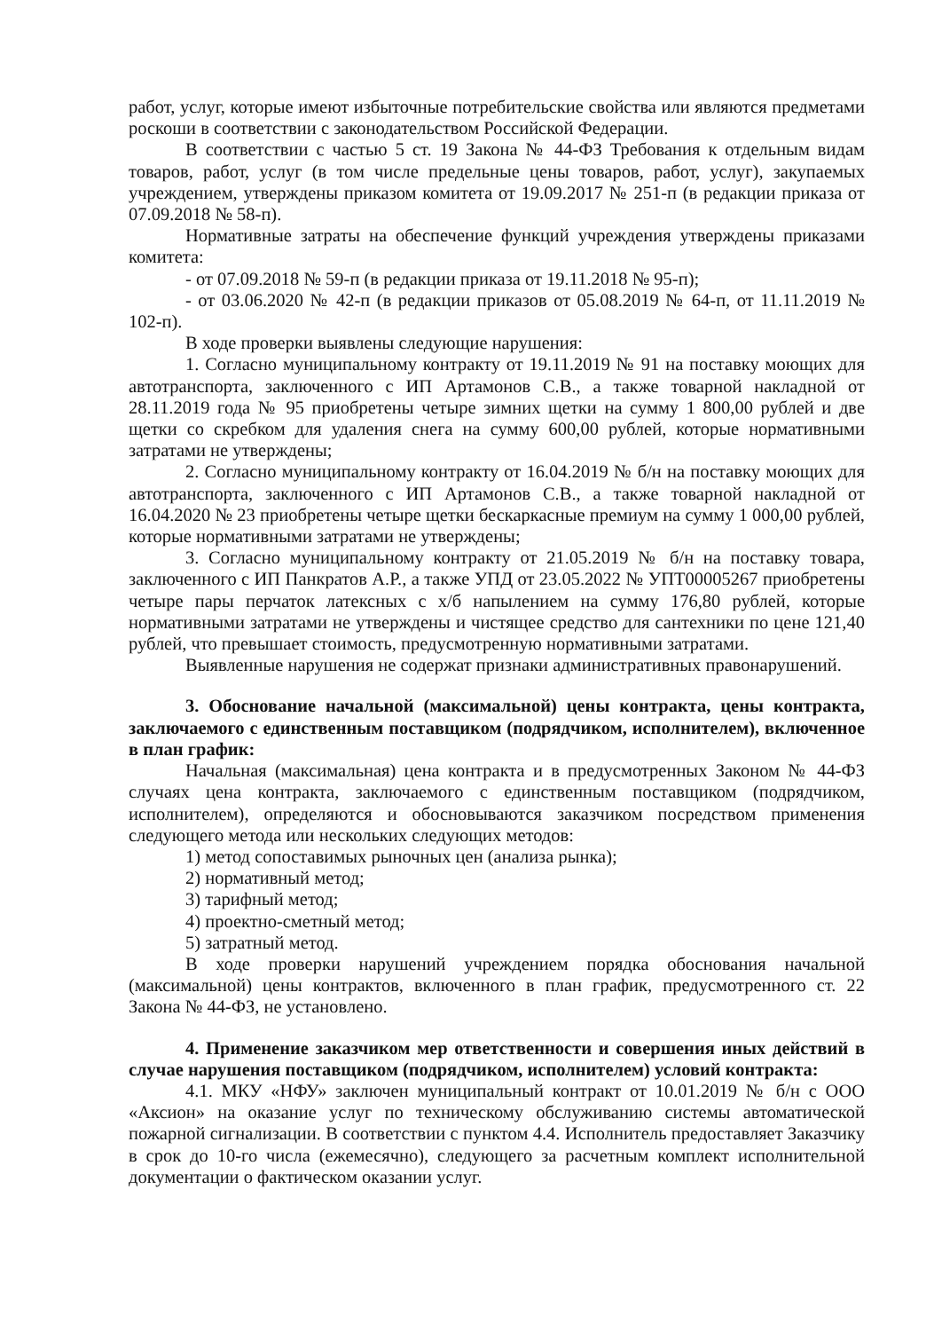работ, услуг, которые имеют избыточные потребительские свойства или являются предметами роскоши в соответствии с законодательством Российской Федерации.
В соответствии с частью 5 ст. 19 Закона № 44-ФЗ Требования к отдельным видам товаров, работ, услуг (в том числе предельные цены товаров, работ, услуг), закупаемых учреждением, утверждены приказом комитета от 19.09.2017 № 251-п (в редакции приказа от 07.09.2018 № 58-п).
Нормативные затраты на обеспечение функций учреждения утверждены приказами комитета:
- от 07.09.2018 № 59-п (в редакции приказа от 19.11.2018 № 95-п);
- от 03.06.2020 № 42-п (в редакции приказов от 05.08.2019 № 64-п, от 11.11.2019 № 102-п).
В ходе проверки выявлены следующие нарушения:
1. Согласно муниципальному контракту от 19.11.2019 № 91 на поставку моющих для автотранспорта, заключенного с ИП Артамонов С.В., а также товарной накладной от 28.11.2019 года № 95 приобретены четыре зимних щетки на сумму 1 800,00 рублей и две щетки со скребком для удаления снега на сумму 600,00 рублей, которые нормативными затратами не утверждены;
2. Согласно муниципальному контракту от 16.04.2019 № б/н на поставку моющих для автотранспорта, заключенного с ИП Артамонов С.В., а также товарной накладной от 16.04.2020 № 23 приобретены четыре щетки бескаркасные премиум на сумму 1 000,00 рублей, которые нормативными затратами не утверждены;
3. Согласно муниципальному контракту от 21.05.2019 № б/н на поставку товара, заключенного с ИП Панкратов А.Р., а также УПД от 23.05.2022 № УПТ00005267 приобретены четыре пары перчаток латексных с х/б напылением на сумму 176,80 рублей, которые нормативными затратами не утверждены и чистящее средство для сантехники по цене 121,40 рублей, что превышает стоимость, предусмотренную нормативными затратами.
Выявленные нарушения не содержат признаки административных правонарушений.
3. Обоснование начальной (максимальной) цены контракта, цены контракта, заключаемого с единственным поставщиком (подрядчиком, исполнителем), включенное в план график:
Начальная (максимальная) цена контракта и в предусмотренных Законом № 44-ФЗ случаях цена контракта, заключаемого с единственным поставщиком (подрядчиком, исполнителем), определяются и обосновываются заказчиком посредством применения следующего метода или нескольких следующих методов:
1) метод сопоставимых рыночных цен (анализа рынка);
2) нормативный метод;
3) тарифный метод;
4) проектно-сметный метод;
5) затратный метод.
В ходе проверки нарушений учреждением порядка обоснования начальной (максимальной) цены контрактов, включенного в план график, предусмотренного ст. 22 Закона № 44-ФЗ, не установлено.
4. Применение заказчиком мер ответственности и совершения иных действий в случае нарушения поставщиком (подрядчиком, исполнителем) условий контракта:
4.1. МКУ «НФУ» заключен муниципальный контракт от 10.01.2019 № б/н с ООО «Аксион» на оказание услуг по техническому обслуживанию системы автоматической пожарной сигнализации. В соответствии с пунктом 4.4. Исполнитель предоставляет Заказчику в срок до 10-го числа (ежемесячно), следующего за расчетным комплект исполнительной документации о фактическом оказании услуг.